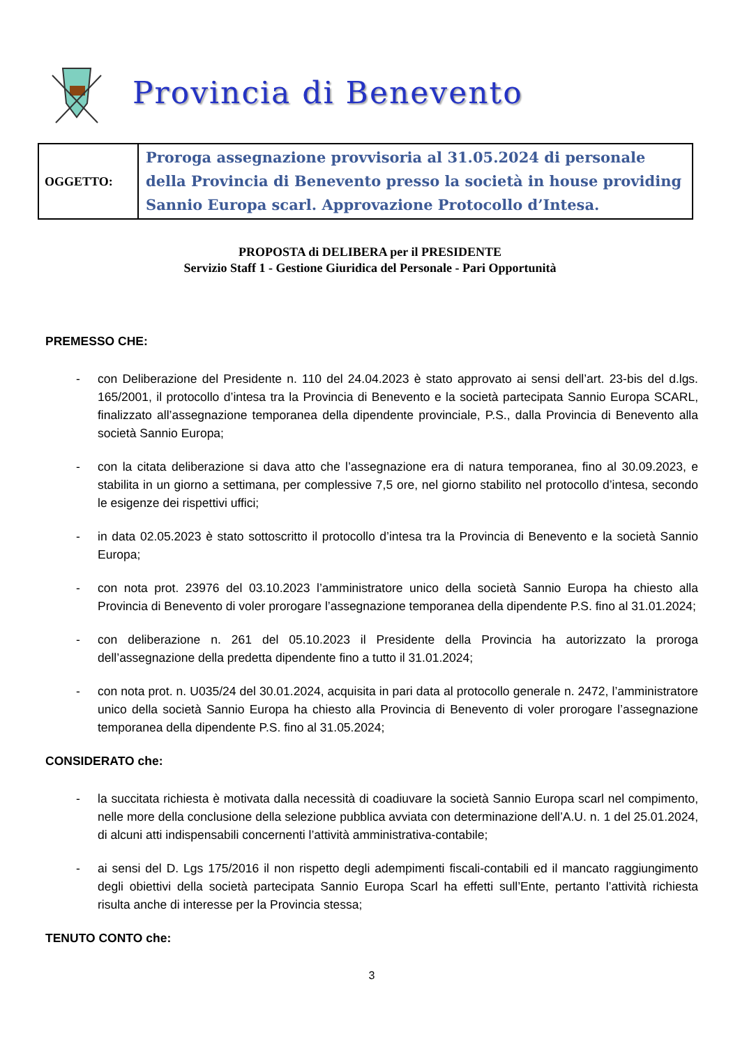Provincia di Benevento
| OGGETTO: | Proroga assegnazione provvisoria al 31.05.2024 di personale della Provincia di Benevento presso la società in house providing Sannio Europa scarl. Approvazione Protocollo d’Intesa. |
PROPOSTA di DELIBERA per il PRESIDENTE
Servizio Staff 1 - Gestione Giuridica del Personale - Pari Opportunità
PREMESSO CHE:
- con Deliberazione del Presidente n. 110 del 24.04.2023 è stato approvato ai sensi dell’art. 23-bis del d.lgs. 165/2001, il protocollo d’intesa tra la Provincia di Benevento e la società partecipata Sannio Europa SCARL, finalizzato all’assegnazione temporanea della dipendente provinciale, P.S., dalla Provincia di Benevento alla società Sannio Europa;
- con la citata deliberazione si dava atto che l’assegnazione era di natura temporanea, fino al 30.09.2023, e stabilita in un giorno a settimana, per complessive 7,5 ore, nel giorno stabilito nel protocollo d’intesa, secondo le esigenze dei rispettivi uffici;
- in data 02.05.2023 è stato sottoscritto il protocollo d’intesa tra la Provincia di Benevento e la società Sannio Europa;
- con nota prot. 23976 del 03.10.2023 l’amministratore unico della società Sannio Europa ha chiesto alla Provincia di Benevento di voler prorogare l’assegnazione temporanea della dipendente P.S. fino al 31.01.2024;
- con deliberazione n. 261 del 05.10.2023 il Presidente della Provincia ha autorizzato la proroga dell’assegnazione della predetta dipendente fino a tutto il 31.01.2024;
- con nota prot. n. U035/24 del 30.01.2024, acquisita in pari data al protocollo generale n. 2472, l’amministratore unico della società Sannio Europa ha chiesto alla Provincia di Benevento di voler prorogare l’assegnazione temporanea della dipendente P.S. fino al 31.05.2024;
CONSIDERATO che:
- la succitata richiesta è motivata dalla necessità di coadiuvare la società Sannio Europa scarl nel compimento, nelle more della conclusione della selezione pubblica avviata con determinazione dell’A.U. n. 1 del 25.01.2024, di alcuni atti indispensabili concernenti l’attività amministrativa-contabile;
- ai sensi del D. Lgs 175/2016 il non rispetto degli adempimenti fiscali-contabili ed il mancato raggiungimento degli obiettivi della società partecipata Sannio Europa Scarl ha effetti sull’Ente, pertanto l’attività richiesta risulta anche di interesse per la Provincia stessa;
TENUTO CONTO che:
3